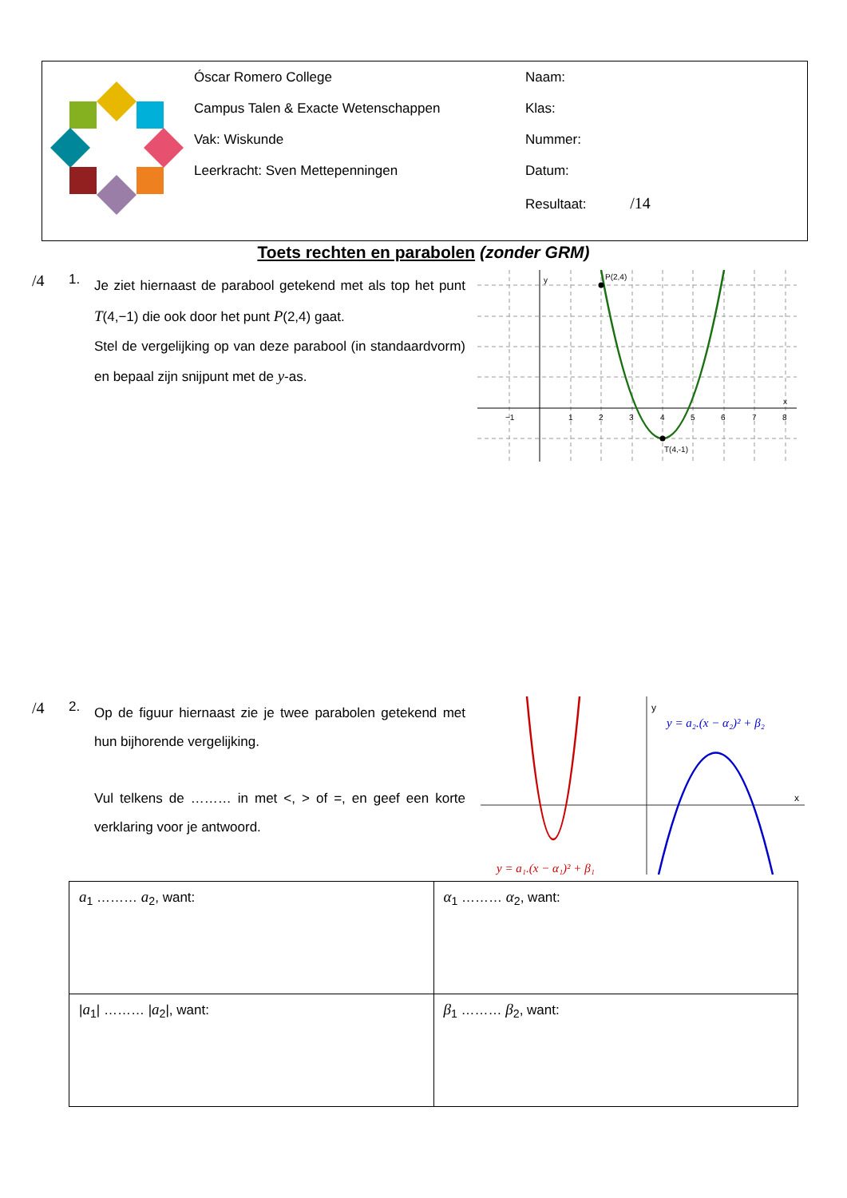Óscar Romero College
Campus Talen & Exacte Wetenschappen
Vak: Wiskunde
Leerkracht: Sven Mettepenningen
Naam:
Klas:
Nummer:
Datum:
Resultaat: /14
Toets rechten en parabolen (zonder GRM)
/4
1.
Je ziet hiernaast de parabool getekend met als top het punt T(4,−1) die ook door het punt P(2,4) gaat.
Stel de vergelijking op van deze parabool (in standaardvorm) en bepaal zijn snijpunt met de y-as.
P(2,4)
T(4,-1)
x
y
−1
1
2
3
4
5
6
7
8
/4
2.
Op de figuur hiernaast zie je twee parabolen getekend met hun bijhorende vergelijking.
Vul telkens de ……… in met <, > of =, en geef een korte verklaring voor je antwoord.
y
x
y = a₂.(x − α₂)² + β₂
y = a₁.(x − α₁)² + β₁
| a<sub>1</sub> ……… a<sub>2</sub>, want: | α<sub>1</sub> ……… α<sub>2</sub>, want: |
| / a<sub>1</sub>/ ……… / a<sub>2</sub>/, want: | β<sub>1</sub> ……… β<sub>2</sub>, want: |